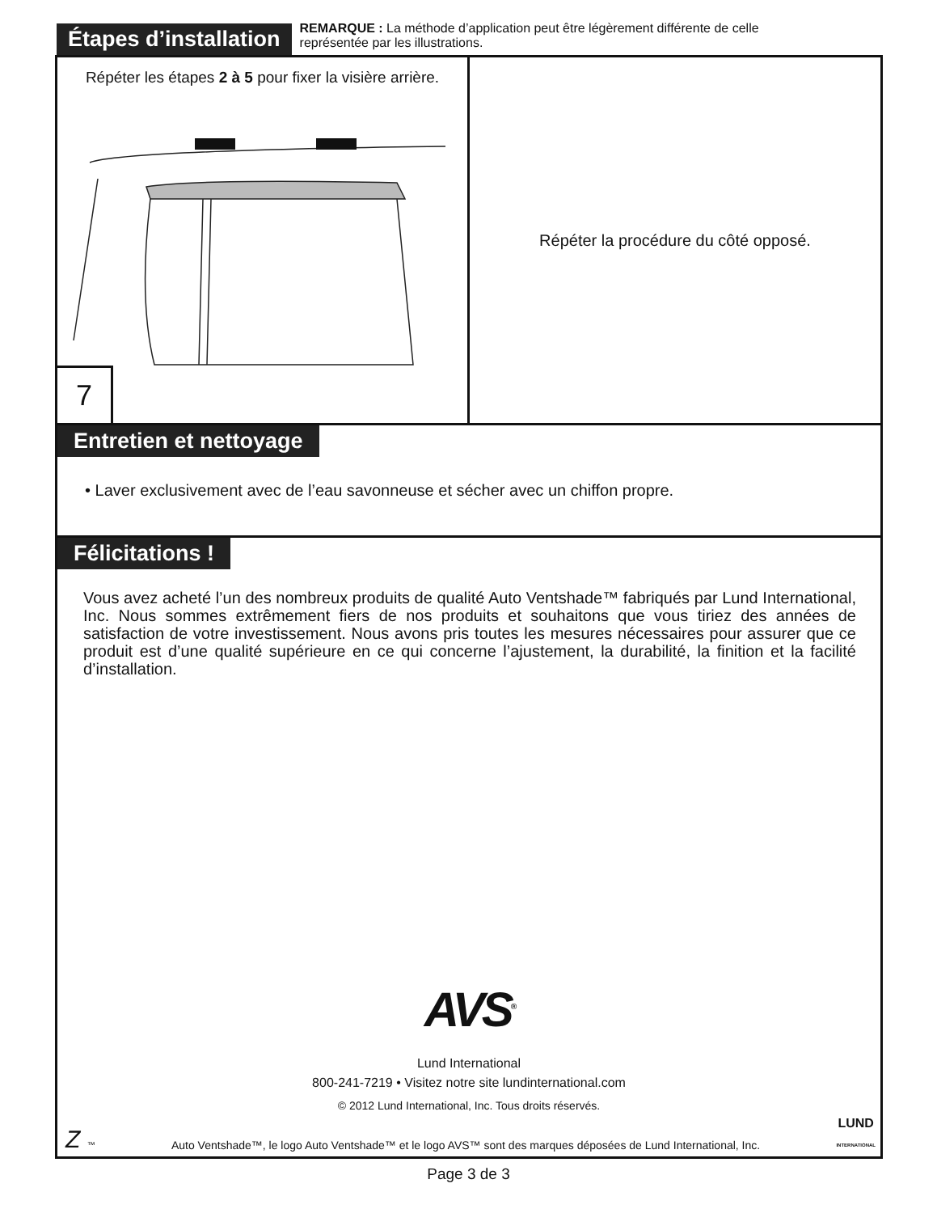Étapes d’installation
REMARQUE : La méthode d’application peut être légèrement différente de celle
représentée par les illustrations.
Répéter les étapes 2 à 5 pour fixer la visière arrière.
7
Répéter la procédure du côté opposé.
Entretien et nettoyage
• Laver exclusivement avec de l’eau savonneuse et sécher avec un chiffon propre.
Félicitations !
Vous avez acheté l’un des nombreux produits de qualité Auto Ventshade™ fabriqués par Lund International, Inc. Nous sommes extrêmement fiers de nos produits et souhaitons que vous tiriez des années de satisfaction de votre investissement. Nous avons pris toutes les mesures nécessaires pour assurer que ce produit est d’une qualité supérieure en ce qui concerne l’ajustement, la durabilité, la finition et la facilité d’installation.
AVS<sup>®</sup>
Lund International
800-241-7219 • Visitez notre site lundinternational.com
© 2012 Lund International, Inc. Tous droits réservés.
Z ™ Auto Ventshade™, le logo Auto Ventshade™ et le logo AVS™ sont des marques déposées de Lund International, Inc. LUND
INTERNATIONAL
Page 3 de 3